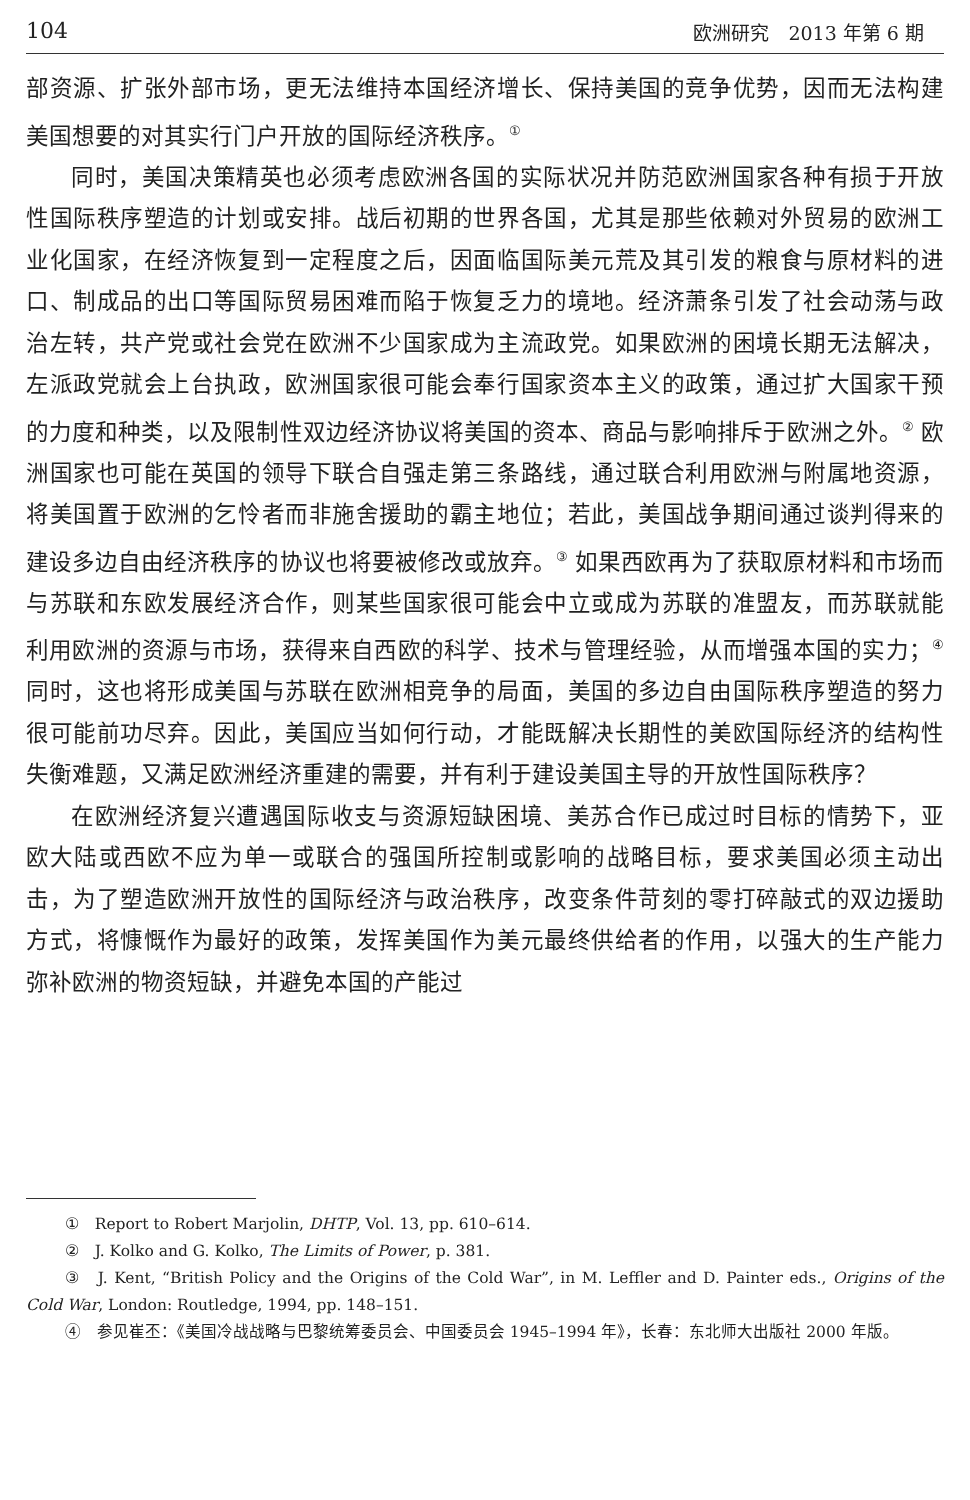104 欧洲研究　2013 年第 6 期
部资源、扩张外部市场，更无法维持本国经济增长、保持美国的竞争优势，因而无法构建美国想要的对其实行门户开放的国际经济秩序。<sup>①</sup>
同时，美国决策精英也必须考虑欧洲各国的实际状况并防范欧洲国家各种有损于开放性国际秩序塑造的计划或安排。战后初期的世界各国，尤其是那些依赖对外贸易的欧洲工业化国家，在经济恢复到一定程度之后，因面临国际美元荒及其引发的粮食与原材料的进口、制成品的出口等国际贸易困难而陷于恢复乏力的境地。经济萧条引发了社会动荡与政治左转，共产党或社会党在欧洲不少国家成为主流政党。如果欧洲的困境长期无法解决，左派政党就会上台执政，欧洲国家很可能会奉行国家资本主义的政策，通过扩大国家干预的力度和种类，以及限制性双边经济协议将美国的资本、商品与影响排斥于欧洲之外。<sup>②</sup> 欧洲国家也可能在英国的领导下联合自强走第三条路线，通过联合利用欧洲与附属地资源，将美国置于欧洲的乞怜者而非施舍援助的霸主地位；若此，美国战争期间通过谈判得来的建设多边自由经济秩序的协议也将要被修改或放弃。<sup>③</sup> 如果西欧再为了获取原材料和市场而与苏联和东欧发展经济合作，则某些国家很可能会中立或成为苏联的准盟友，而苏联就能利用欧洲的资源与市场，获得来自西欧的科学、技术与管理经验，从而增强本国的实力；<sup>④</sup>同时，这也将形成美国与苏联在欧洲相竞争的局面，美国的多边自由国际秩序塑造的努力很可能前功尽弃。因此，美国应当如何行动，才能既解决长期性的美欧国际经济的结构性失衡难题，又满足欧洲经济重建的需要，并有利于建设美国主导的开放性国际秩序？
在欧洲经济复兴遭遇国际收支与资源短缺困境、美苏合作已成过时目标的情势下，亚欧大陆或西欧不应为单一或联合的强国所控制或影响的战略目标，要求美国必须主动出击，为了塑造欧洲开放性的国际经济与政治秩序，改变条件苛刻的零打碎敲式的双边援助方式，将慷慨作为最好的政策，发挥美国作为美元最终供给者的作用，以强大的生产能力弥补欧洲的物资短缺，并避免本国的产能过
①　Report to Robert Marjolin, DHTP, Vol. 13, pp. 610–614.
②　J. Kolko and G. Kolko, The Limits of Power, p. 381.
③　J. Kent, “British Policy and the Origins of the Cold War”, in M. Leffler and D. Painter eds., Origins of the Cold War, London: Routledge, 1994, pp. 148–151.
④　参见崔丕：《美国冷战战略与巴黎统筹委员会、中国委员会 1945–1994 年》，长春：东北师大出版社 2000 年版。